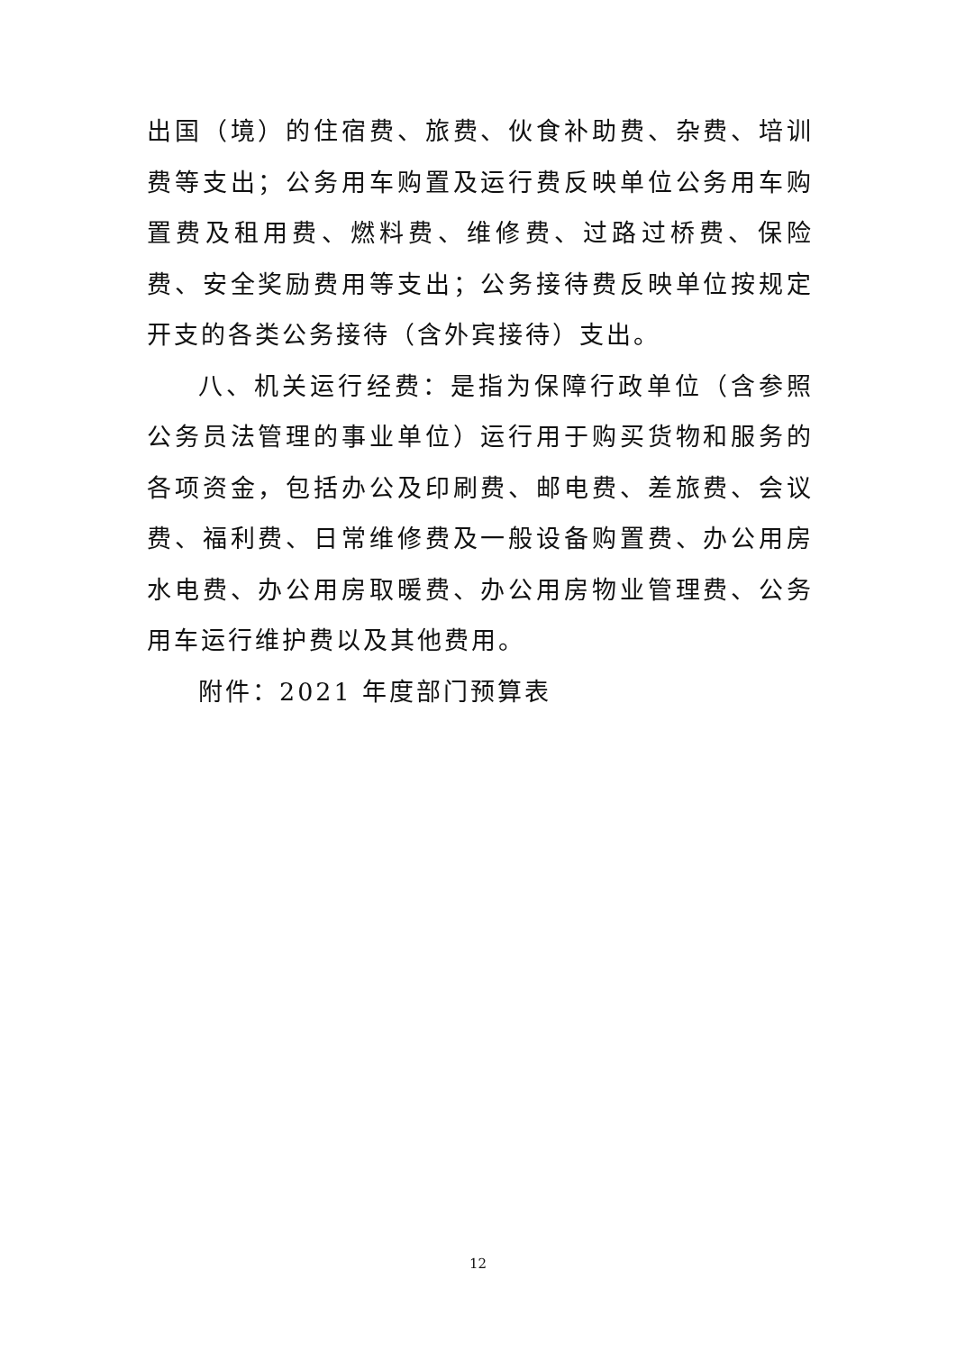出国（境）的住宿费、旅费、伙食补助费、杂费、培训费等支出；公务用车购置及运行费反映单位公务用车购置费及租用费、燃料费、维修费、过路过桥费、保险费、安全奖励费用等支出；公务接待费反映单位按规定开支的各类公务接待（含外宾接待）支出。
八、机关运行经费：是指为保障行政单位（含参照公务员法管理的事业单位）运行用于购买货物和服务的各项资金，包括办公及印刷费、邮电费、差旅费、会议费、福利费、日常维修费及一般设备购置费、办公用房水电费、办公用房取暖费、办公用房物业管理费、公务用车运行维护费以及其他费用。
附件：2021 年度部门预算表
12